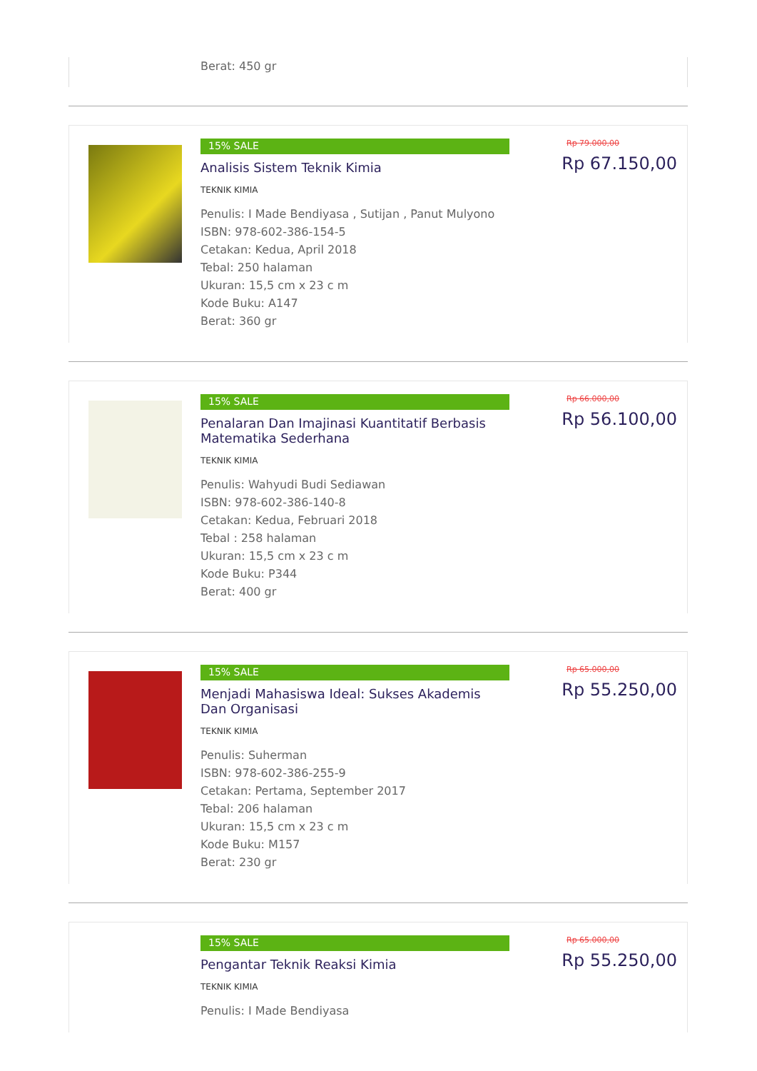Berat: 450 gr
15% SALE
Analisis Sistem Teknik Kimia
TEKNIK KIMIA
Penulis: I Made Bendiyasa , Sutijan , Panut Mulyono
ISBN: 978-602-386-154-5
Cetakan: Kedua, April 2018
Tebal: 250 halaman
Ukuran: 15,5 cm x 23 c m
Kode Buku: A147
Berat: 360 gr
Rp 79.000,00
Rp 67.150,00
15% SALE
Penalaran Dan Imajinasi Kuantitatif Berbasis Matematika Sederhana
TEKNIK KIMIA
Penulis: Wahyudi Budi Sediawan
ISBN: 978-602-386-140-8
Cetakan: Kedua, Februari 2018
Tebal : 258 halaman
Ukuran: 15,5 cm x 23 c m
Kode Buku: P344
Berat: 400 gr
Rp 66.000,00
Rp 56.100,00
15% SALE
Menjadi Mahasiswa Ideal: Sukses Akademis Dan Organisasi
TEKNIK KIMIA
Penulis: Suherman
ISBN: 978-602-386-255-9
Cetakan: Pertama, September 2017
Tebal: 206 halaman
Ukuran: 15,5 cm x 23 c m
Kode Buku: M157
Berat: 230 gr
Rp 65.000,00
Rp 55.250,00
15% SALE
Pengantar Teknik Reaksi Kimia
TEKNIK KIMIA
Penulis: I Made Bendiyasa
Rp 65.000,00
Rp 55.250,00